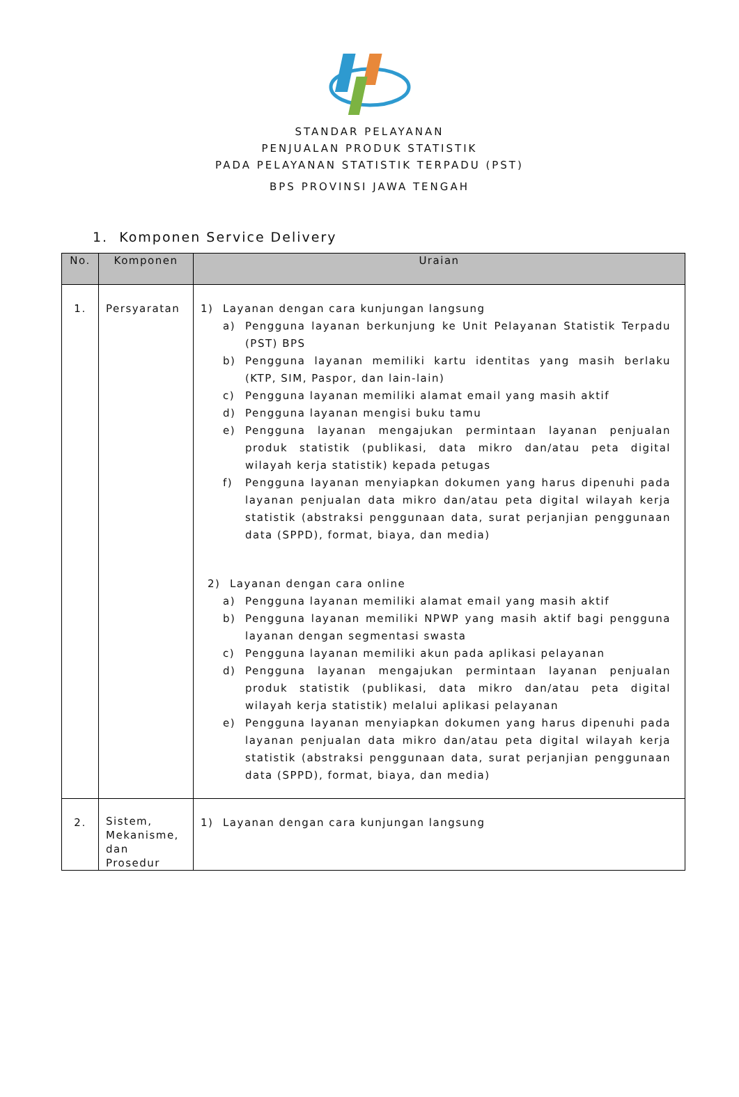STANDAR PELAYANAN
PENJUALAN PRODUK STATISTIK
PADA PELAYANAN STATISTIK TERPADU (PST)
BPS PROVINSI JAWA TENGAH
1. Komponen Service Delivery
| No. | Komponen | Uraian |
| --- | --- | --- |
| 1. | Persyaratan | 1) Layanan dengan cara kunjungan langsung a) Pengguna layanan berkunjung ke Unit Pelayanan Statistik Terpadu (PST) BPS b) Pengguna layanan memiliki kartu identitas yang masih berlaku (KTP, SIM, Paspor, dan lain-lain) c) Pengguna layanan memiliki alamat email yang masih aktif d) Pengguna layanan mengisi buku tamu e) Pengguna layanan mengajukan permintaan layanan penjualan produk statistik (publikasi, data mikro dan/atau peta digital wilayah kerja statistik) kepada petugas f) Pengguna layanan menyiapkan dokumen yang harus dipenuhi pada layanan penjualan data mikro dan/atau peta digital wilayah kerja statistik (abstraksi penggunaan data, surat perjanjian penggunaan data (SPPD), format, biaya, dan media) 2) Layanan dengan cara online a) Pengguna layanan memiliki alamat email yang masih aktif b) Pengguna layanan memiliki NPWP yang masih aktif bagi pengguna layanan dengan segmentasi swasta c) Pengguna layanan memiliki akun pada aplikasi pelayanan d) Pengguna layanan mengajukan permintaan layanan penjualan produk statistik (publikasi, data mikro dan/atau peta digital wilayah kerja statistik) melalui aplikasi pelayanan e) Pengguna layanan menyiapkan dokumen yang harus dipenuhi pada layanan penjualan data mikro dan/atau peta digital wilayah kerja statistik (abstraksi penggunaan data, surat perjanjian penggunaan data (SPPD), format, biaya, dan media) |
| 2. | Sistem, Mekanisme, dan Prosedur | 1) Layanan dengan cara kunjungan langsung |